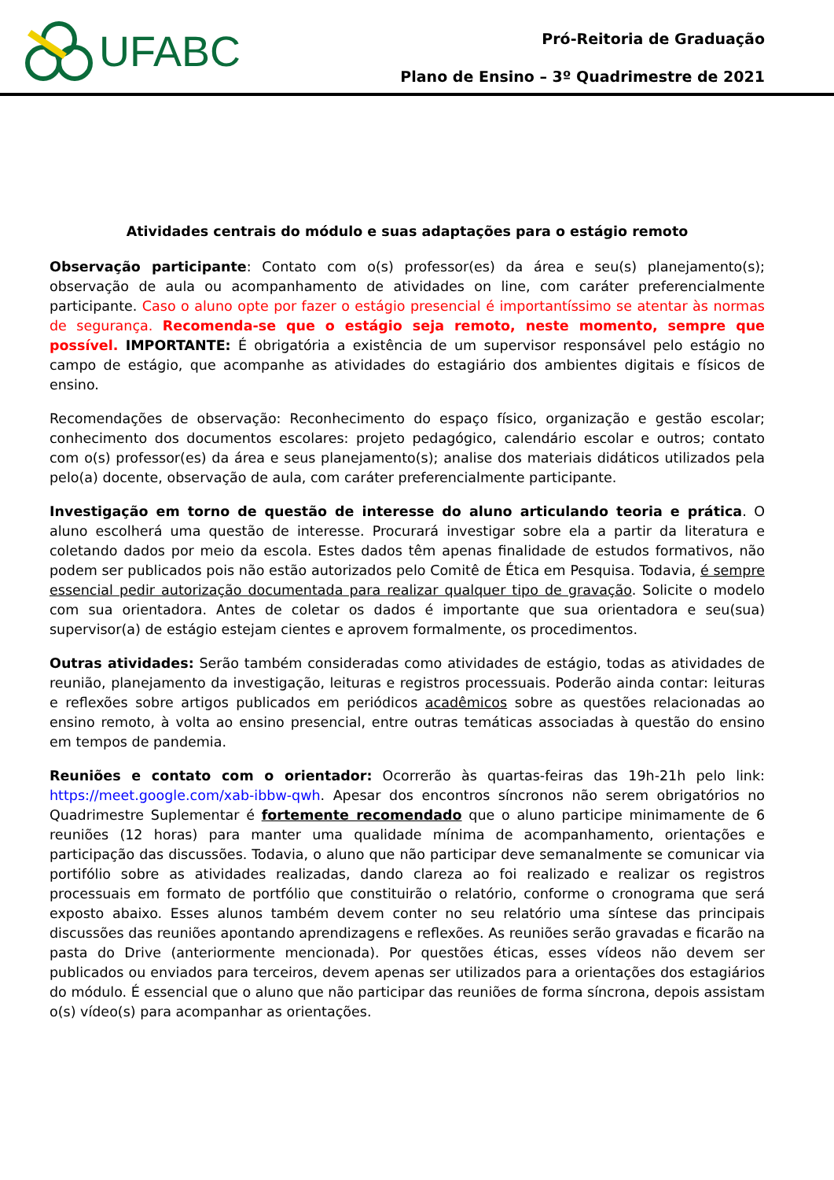UFABC
Pró-Reitoria de Graduação
Plano de Ensino – 3º Quadrimestre de 2021
Atividades centrais do módulo e suas adaptações para o estágio remoto
Observação participante: Contato com o(s) professor(es) da área e seu(s) planejamento(s); observação de aula ou acompanhamento de atividades on line, com caráter preferencialmente participante. Caso o aluno opte por fazer o estágio presencial é importantíssimo se atentar às normas de segurança. Recomenda-se que o estágio seja remoto, neste momento, sempre que possível. IMPORTANTE: É obrigatória a existência de um supervisor responsável pelo estágio no campo de estágio, que acompanhe as atividades do estagiário dos ambientes digitais e físicos de ensino.
Recomendações de observação: Reconhecimento do espaço físico, organização e gestão escolar; conhecimento dos documentos escolares: projeto pedagógico, calendário escolar e outros; contato com o(s) professor(es) da área e seus planejamento(s); analise dos materiais didáticos utilizados pela pelo(a) docente, observação de aula, com caráter preferencialmente participante.
Investigação em torno de questão de interesse do aluno articulando teoria e prática. O aluno escolherá uma questão de interesse. Procurará investigar sobre ela a partir da literatura e coletando dados por meio da escola. Estes dados têm apenas finalidade de estudos formativos, não podem ser publicados pois não estão autorizados pelo Comitê de Ética em Pesquisa. Todavia, é sempre essencial pedir autorização documentada para realizar qualquer tipo de gravação. Solicite o modelo com sua orientadora. Antes de coletar os dados é importante que sua orientadora e seu(sua) supervisor(a) de estágio estejam cientes e aprovem formalmente, os procedimentos.
Outras atividades: Serão também consideradas como atividades de estágio, todas as atividades de reunião, planejamento da investigação, leituras e registros processuais. Poderão ainda contar: leituras e reflexões sobre artigos publicados em periódicos acadêmicos sobre as questões relacionadas ao ensino remoto, à volta ao ensino presencial, entre outras temáticas associadas à questão do ensino em tempos de pandemia.
Reuniões e contato com o orientador: Ocorrerão às quartas-feiras das 19h-21h pelo link: https://meet.google.com/xab-ibbw-qwh. Apesar dos encontros síncronos não serem obrigatórios no Quadrimestre Suplementar é fortemente recomendado que o aluno participe minimamente de 6 reuniões (12 horas) para manter uma qualidade mínima de acompanhamento, orientações e participação das discussões. Todavia, o aluno que não participar deve semanalmente se comunicar via portifólio sobre as atividades realizadas, dando clareza ao foi realizado e realizar os registros processuais em formato de portfólio que constituirão o relatório, conforme o cronograma que será exposto abaixo. Esses alunos também devem conter no seu relatório uma síntese das principais discussões das reuniões apontando aprendizagens e reflexões. As reuniões serão gravadas e ficarão na pasta do Drive (anteriormente mencionada). Por questões éticas, esses vídeos não devem ser publicados ou enviados para terceiros, devem apenas ser utilizados para a orientações dos estagiários do módulo. É essencial que o aluno que não participar das reuniões de forma síncrona, depois assistam o(s) vídeo(s) para acompanhar as orientações.